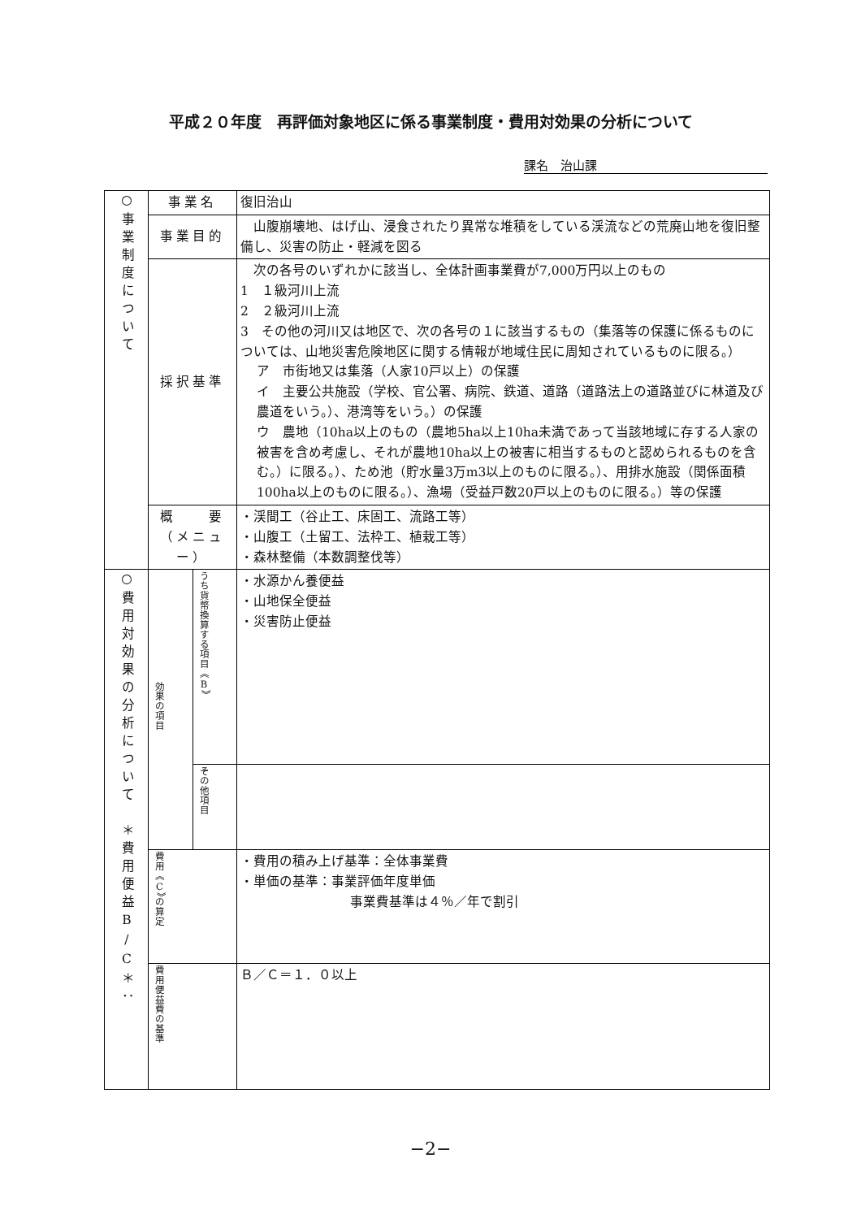平成２０年度　再評価対象地区に係る事業制度・費用対効果の分析について
課名　治山課
| ○事業制度について | 事業名 | | 復旧治山 |
| | 事業目的 | | 山腹崩壊地、はげ山、浸食されたり異常な堆積をしている渓流などの荒廃山地を復旧整備し、災害の防止・軽減を図る |
| | 採択基準 | | 次の各号のいずれかに該当し、全体計画事業費が7,000万円以上のもの 1 １級河川上流 2 ２級河川上流 3 その他の河川又は地区で、次の各号の１に該当するもの（集落等の保護に係るものについては、山地災害危険地区に関する情報が地域住民に周知されているものに限る。） ア 市街地又は集落（人家10戸以上）の保護 イ 主要公共施設（学校、官公署、病院、鉄道、道路（道路法上の道路並びに林道及び農道をいう。）、港湾等をいう。）の保護 ウ 農地（10ha以上のもの（農地5ha以上10ha未満であって当該地域に存する人家の被害を含め考慮し、それが農地10ha以上の被害に相当するものと認められるものを含む。）に限る。）、ため池（貯水量3万m3以上のものに限る。）、用排水施設（関係面積100ha以上のものに限る。）、漁場（受益戸数20戸以上のものに限る。）等の保護 |
| | 概 要 （メニュー） | | ・渓間工（谷止工、床固工、流路工等） ・山腹工（土留工、法枠工、植栽工等） ・森林整備（本数調整伐等） |
| ○費用対効果の分析について ＊費用便益B/C＊： | 効果の項目 | うち貨幣換算する項目《B》 | ・水源かん養便益 ・山地保全便益 ・災害防止便益 |
| | | その他項目 | |
| | 費用《C》の算定 | | ・費用の積み上げ基準：全体事業費 ・単価の基準：事業評価年度単価 事業費基準は４％／年で割引 |
| | 費用便益費の基準 | | Ｂ／Ｃ＝１．０以上 |
−2−